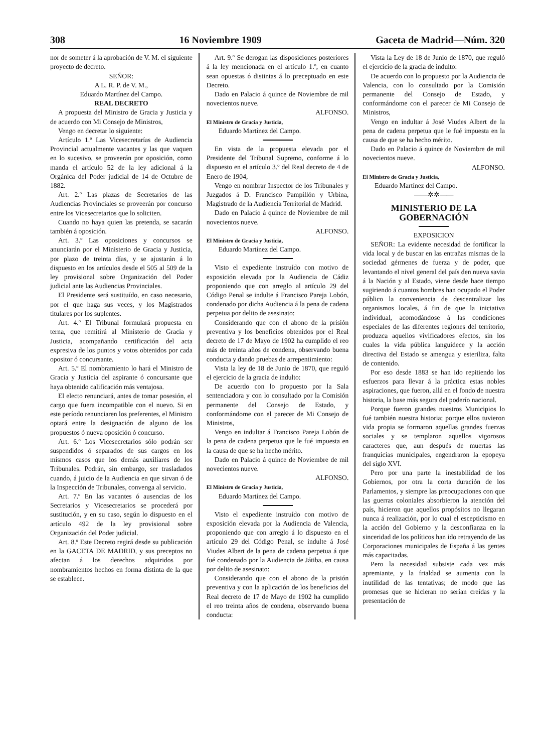308 16 Noviembre 1909 Gaceta de Madrid—Núm. 320
nor de someter á la aprobación de V. M. el siguiente proyecto de decreto.
SEÑOR:
A L. R. P. de V. M.,
Eduardo Martínez del Campo.
REAL DECRETO
A propuesta del Ministro de Gracia y Justicia y de acuerdo con Mi Consejo de Ministros,
Vengo en decretar lo siguiente:
Artículo 1.º Las Vicesecretarías de Audiencia Provincial actualmente vacantes y las que vaquen en lo sucesivo, se proveerán por oposición, como manda el artículo 52 de la ley adicional á la Orgánica del Poder judicial de 14 de Octubre de 1882.
Art. 2.º Las plazas de Secretarios de las Audiencias Provinciales se proveerán por concurso entre los Vicesecretarios que lo soliciten.
Cuando no haya quien las pretenda, se sacarán también á oposición.
Art. 3.º Las oposiciones y concursos se anunciarán por el Ministerio de Gracia y Justicia, por plazo de treinta días, y se ajustarán á lo dispuesto en los artículos desde el 505 al 509 de la ley provisional sobre Organización del Poder judicial ante las Audiencias Provinciales.
El Presidente será sustituído, en caso necesario, por el que haga sus veces, y los Magistrados titulares por los suplentes.
Art. 4.º El Tribunal formulará propuesta en terna, que remitirá al Ministerio de Gracia y Justicia, acompañando certificación del acta expresiva de los puntos y votos obtenidos por cada opositor ó concursante.
Art. 5.º El nombramiento lo hará el Ministro de Gracia y Justicia del aspirante ó concursante que haya obtenido calificación más ventajosa.
El electo renunciará, antes de tomar posesión, el cargo que fuera incompatible con el nuevo. Si en este período renunciaren los preferentes, el Ministro optará entre la designación de alguno de los propuestos ó nueva oposición ó concurso.
Art. 6.º Los Vicesecretarios sólo podrán ser suspendidos ó separados de sus cargos en los mismos casos que los demás auxiliares de los Tribunales. Podrán, sin embargo, ser trasladados cuando, á juicio de la Audiencia en que sirvan ó de la Inspección de Tribunales, convenga al servicio.
Art. 7.º En las vacantes ó ausencias de los Secretarios y Vicesecretarios se procederá por sustitución, y en su caso, según lo dispuesto en el artículo 492 de la ley provisional sobre Organización del Poder judicial.
Art. 8.º Este Decreto regirá desde su publicación en la GACETA DE MADRID, y sus preceptos no afectan á los derechos adquiridos por nombramientos hechos en forma distinta de la que se establece.
Art. 9.º Se derogan las disposiciones posteriores á la ley mencionada en el artículo 1.º, en cuanto sean opuestas ó distintas á lo preceptuado en este Decreto.
Dado en Palacio á quince de Noviembre de mil novecientos nueve.
ALFONSO.
El Ministro de Gracia y Justicia,
Eduardo Martínez del Campo.
En vista de la propuesta elevada por el Presidente del Tribunal Supremo, conforme á lo dispuesto en el artículo 3.º del Real decreto de 4 de Enero de 1904,
Vengo en nombrar Inspector de los Tribunales y Juzgados á D. Francisco Pampillón y Urbina, Magistrado de la Audiencia Territorial de Madrid.
Dado en Palacio á quince de Noviembre de mil novecientos nueve.
ALFONSO.
El Ministro de Gracia y Justicia,
Eduardo Martínez del Campo.
Visto el expediente instruído con motivo de exposición elevada por la Audiencia de Cádiz proponiendo que con arreglo al artículo 29 del Código Penal se indulte á Francisco Pareja Lobón, condenado por dicha Audiencia á la pena de cadena perpetua por delito de asesinato:
Considerando que con el abono de la prisión preventiva y los beneficios obtenidos por el Real decreto de 17 de Mayo de 1902 ha cumplido el reo más de treinta años de condena, observando buena conducta y dando pruebas de arrepentimiento:
Vista la ley de 18 de Junio de 1870, que reguló el ejercicio de la gracia de indulto:
De acuerdo con lo propuesto por la Sala sentenciadora y con lo consultado por la Comisión permanente del Consejo de Estado, y conformándome con el parecer de Mi Consejo de Ministros,
Vengo en indultar á Francisco Pareja Lobón de la pena de cadena perpetua que le fué impuesta en la causa de que se ha hecho mérito.
Dado en Palacio á quince de Noviembre de mil novecientos nueve.
ALFONSO.
El Ministro de Gracia y Justicia,
Eduardo Martínez del Campo.
Visto el expediente instruído con motivo de exposición elevada por la Audiencia de Valencia, proponiendo que con arreglo á lo dispuesto en el artículo 29 del Código Penal, se indulte á José Viudes Albert de la pena de cadena perpetua á que fué condenado por la Audiencia de Játiba, en causa por delito de asesinato:
Considerando que con el abono de la prisión preventiva y con la aplicación de los beneficios del Real decreto de 17 de Mayo de 1902 ha cumplido el reo treinta años de condena, observando buena conducta:
Vista la Ley de 18 de Junio de 1870, que reguló el ejercicio de la gracia de indulto:
De acuerdo con lo propuesto por la Audiencia de Valencia, con lo consultado por la Comisión permanente del Consejo de Estado, y conformándome con el parecer de Mi Consejo de Ministros,
Vengo en indultar á José Viudes Albert de la pena de cadena perpetua que le fué impuesta en la causa de que se ha hecho mérito.
Dado en Palacio á quince de Noviembre de mil novecientos nueve.
ALFONSO.
El Ministro de Gracia y Justicia,
Eduardo Martínez del Campo.
——✲✲——
MINISTERIO DE LA GOBERNACIÓN
EXPOSICION
SEÑOR: La evidente necesidad de fortificar la vida local y de buscar en las entrañas mismas de la sociedad gérmenes de fuerza y de poder, que levantando el nivel general del país den nueva savia á la Nación y al Estado, viene desde hace tiempo sugiriendo á cuantos hombres han ocupado el Poder público la conveniencia de descentralizar los organismos locales, á fin de que la iniciativa individual, acomodándose á las condiciones especiales de las diferentes regiones del territorio, produzca aquellos vivificadores efectos, sin los cuales la vida pública languidece y la acción directiva del Estado se amengua y esteriliza, falta de contenido.
Por eso desde 1883 se han ido repitiendo los esfuerzos para llevar á la práctica estas nobles aspiraciones, que fueron, allá en el fondo de nuestra historia, la base más segura del poderío nacional.
Porque fueron grandes nuestros Municipios lo fué también nuestra historia; porque ellos tuvieron vida propia se formaron aquellas grandes fuerzas sociales y se templaron aquellos vigorosos caracteres que, aun después de muertas las franquicias municipales, engendraron la epopeya del siglo XVI.
Pero por una parte la inestabilidad de los Gobiernos, por otra la corta duración de los Parlamentos, y siempre las preocupaciones con que las guerras coloniales absorbieron la atención del país, hicieron que aquellos propósitos no llegaran nunca á realización, por lo cual el escepticismo en la acción del Gobierno y la desconfianza en la sinceridad de los políticos han ido retrayendo de las Corporaciones municipales de España á las gentes más capacitadas.
Pero la necesidad subsiste cada vez más apremiante, y la frialdad se aumenta con la inutilidad de las tentativas; de modo que las promesas que se hicieran no serían creídas y la presentación de